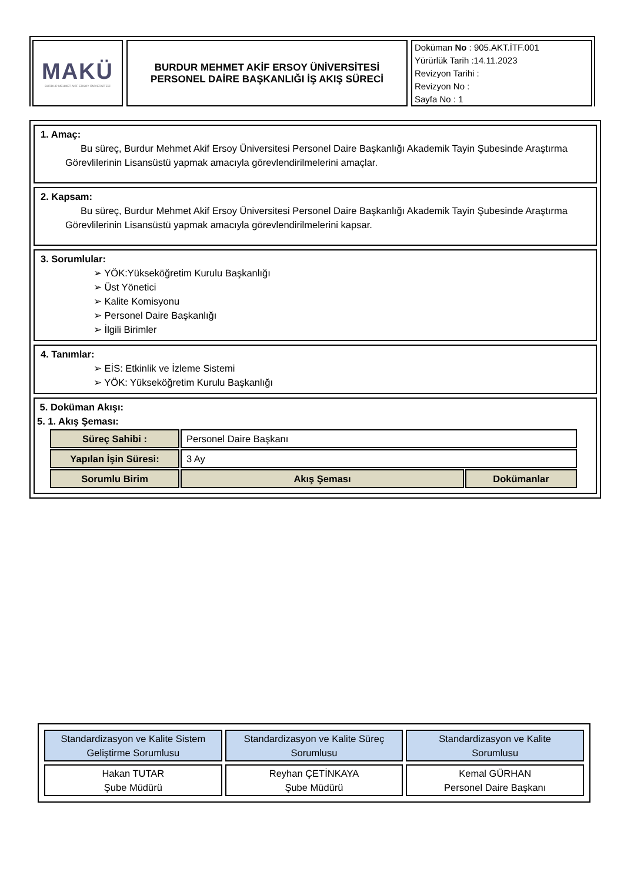MAKÜ
BURDUR MEHMET AKİF ERSOY ÜNİVERSİTESİ
BURDUR MEHMET AKİF ERSOY ÜNİVERSİTESİ
PERSONEL DAİRE BAŞKANLIĞI İŞ AKIŞ SÜRECİ
Doküman No : 905.AKT.İTF.001
Yürürlük Tarih :14.11.2023
Revizyon Tarihi :
Revizyon No :
Sayfa No : 1
1. Amaç:
Bu süreç, Burdur Mehmet Akif Ersoy Üniversitesi Personel Daire Başkanlığı Akademik Tayin Şubesinde Araştırma Görevlilerinin Lisansüstü yapmak amacıyla görevlendirilmelerini amaçlar.
2. Kapsam:
Bu süreç, Burdur Mehmet Akif Ersoy Üniversitesi Personel Daire Başkanlığı Akademik Tayin Şubesinde Araştırma Görevlilerinin Lisansüstü yapmak amacıyla görevlendirilmelerini kapsar.
3. Sorumlular:
➢ YÖK:Yükseköğretim Kurulu Başkanlığı
➢ Üst Yönetici
➢ Kalite Komisyonu
➢ Personel Daire Başkanlığı
➢ İlgili Birimler
4. Tanımlar:
➢ EİS: Etkinlik ve İzleme Sistemi
➢ YÖK: Yükseköğretim Kurulu Başkanlığı
5. Doküman Akışı:
5. 1. Akış Şeması:
| Süreç Sahibi : | Personel Daire Başkanı | |
| Yapılan İşin Süresi: | 3 Ay | |
| Sorumlu Birim | Akış Şeması | Dokümanlar |
| Standardizasyon ve Kalite Sistem Geliştirme Sorumlusu | Standardizasyon ve Kalite Süreç Sorumlusu | Standardizasyon ve Kalite Sorumlusu |
| Hakan TUTAR Şube Müdürü | Reyhan ÇETİNKAYA Şube Müdürü | Kemal GÜRHAN Personel Daire Başkanı |